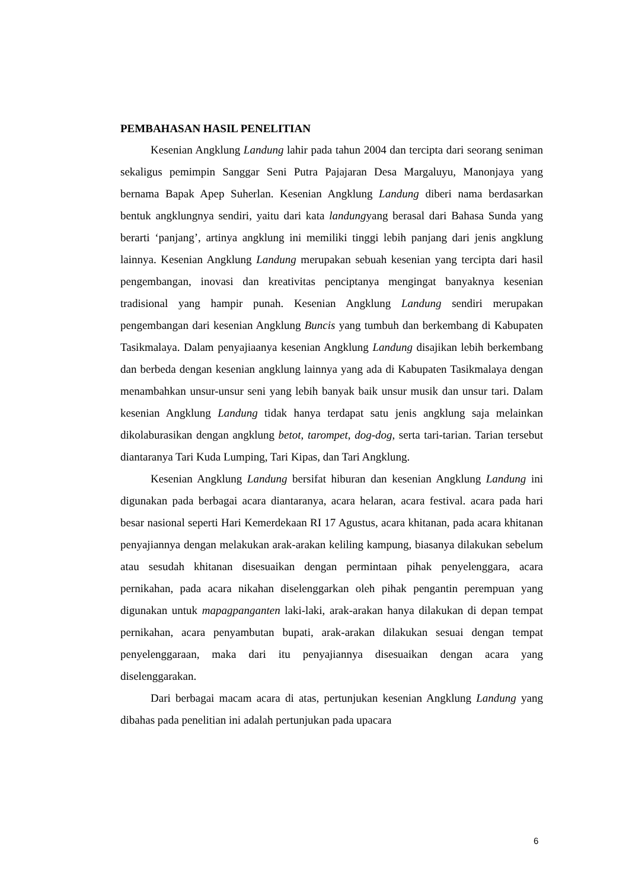PEMBAHASAN HASIL PENELITIAN
Kesenian Angklung Landung lahir pada tahun 2004 dan tercipta dari seorang seniman sekaligus pemimpin Sanggar Seni Putra Pajajaran Desa Margaluyu, Manonjaya yang bernama Bapak Apep Suherlan. Kesenian Angklung Landung diberi nama berdasarkan bentuk angklungnya sendiri, yaitu dari kata landungyang berasal dari Bahasa Sunda yang berarti ‘panjang’, artinya angklung ini memiliki tinggi lebih panjang dari jenis angklung lainnya. Kesenian Angklung Landung merupakan sebuah kesenian yang tercipta dari hasil pengembangan, inovasi dan kreativitas penciptanya mengingat banyaknya kesenian tradisional yang hampir punah. Kesenian Angklung Landung sendiri merupakan pengembangan dari kesenian Angklung Buncis yang tumbuh dan berkembang di Kabupaten Tasikmalaya. Dalam penyajiaanya kesenian Angklung Landung disajikan lebih berkembang dan berbeda dengan kesenian angklung lainnya yang ada di Kabupaten Tasikmalaya dengan menambahkan unsur-unsur seni yang lebih banyak baik unsur musik dan unsur tari. Dalam kesenian Angklung Landung tidak hanya terdapat satu jenis angklung saja melainkan dikolaburasikan dengan angklung betot, tarompet, dog-dog, serta tari-tarian. Tarian tersebut diantaranya Tari Kuda Lumping, Tari Kipas, dan Tari Angklung.
Kesenian Angklung Landung bersifat hiburan dan kesenian Angklung Landung ini digunakan pada berbagai acara diantaranya, acara helaran, acara festival. acara pada hari besar nasional seperti Hari Kemerdekaan RI 17 Agustus, acara khitanan, pada acara khitanan penyajiannya dengan melakukan arak-arakan keliling kampung, biasanya dilakukan sebelum atau sesudah khitanan disesuaikan dengan permintaan pihak penyelenggara, acara pernikahan, pada acara nikahan diselenggarkan oleh pihak pengantin perempuan yang digunakan untuk mapagpanganten laki-laki, arak-arakan hanya dilakukan di depan tempat pernikahan, acara penyambutan bupati, arak-arakan dilakukan sesuai dengan tempat penyelenggaraan, maka dari itu penyajiannya disesuaikan dengan acara yang diselenggarakan.
Dari berbagai macam acara di atas, pertunjukan kesenian Angklung Landung yang dibahas pada penelitian ini adalah pertunjukan pada upacara
6